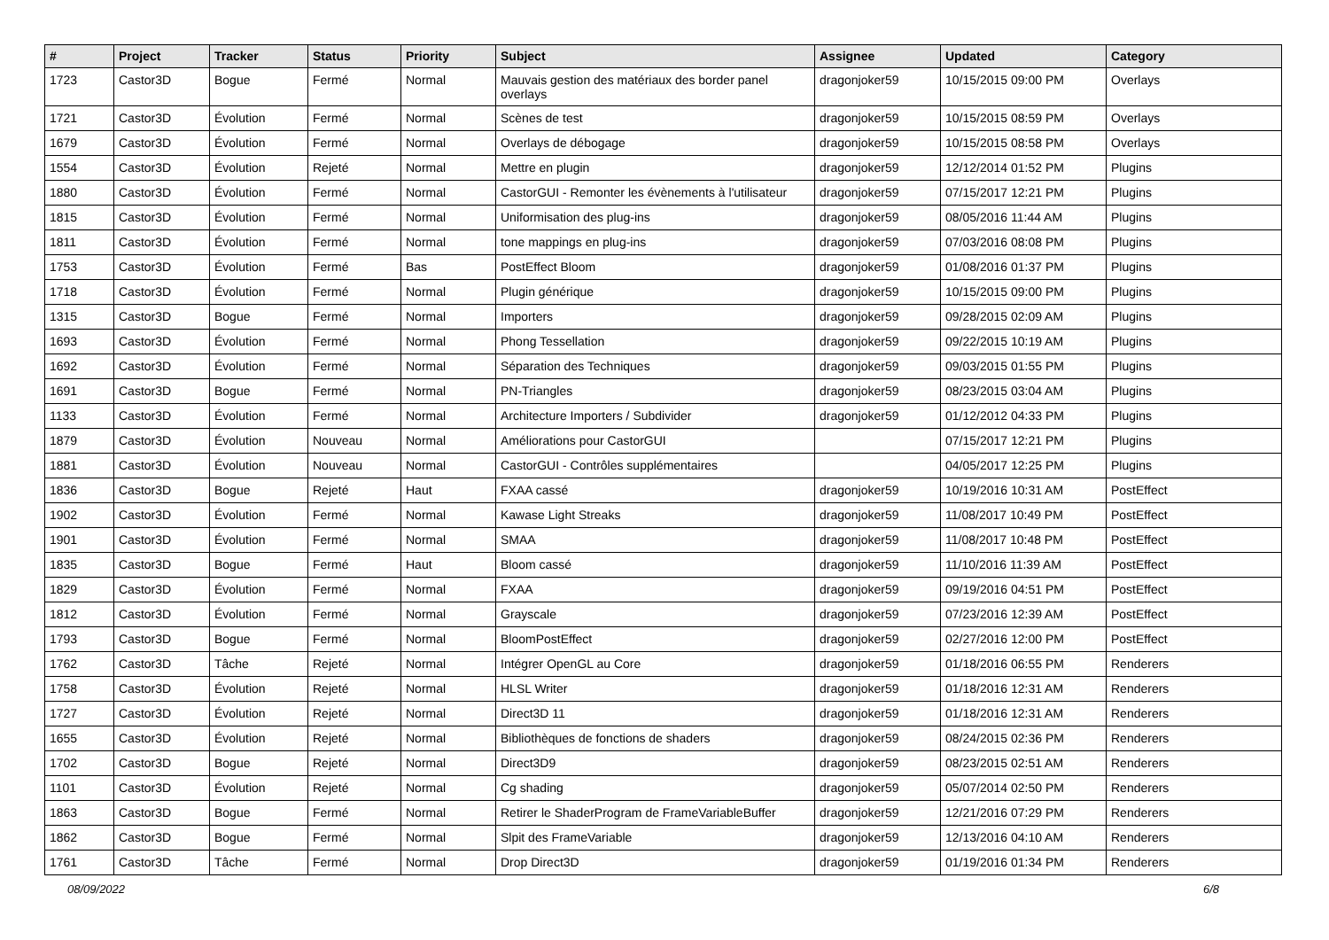| # | Project | Tracker | Status | Priority | Subject | Assignee | Updated | Category |
| --- | --- | --- | --- | --- | --- | --- | --- | --- |
| 1723 | Castor3D | Bogue | Fermé | Normal | Mauvais gestion des matériaux des border panel overlays | dragonjoker59 | 10/15/2015 09:00 PM | Overlays |
| 1721 | Castor3D | Évolution | Fermé | Normal | Scènes de test | dragonjoker59 | 10/15/2015 08:59 PM | Overlays |
| 1679 | Castor3D | Évolution | Fermé | Normal | Overlays de débogage | dragonjoker59 | 10/15/2015 08:58 PM | Overlays |
| 1554 | Castor3D | Évolution | Rejeté | Normal | Mettre en plugin | dragonjoker59 | 12/12/2014 01:52 PM | Plugins |
| 1880 | Castor3D | Évolution | Fermé | Normal | CastorGUI - Remonter les évènements à l'utilisateur | dragonjoker59 | 07/15/2017 12:21 PM | Plugins |
| 1815 | Castor3D | Évolution | Fermé | Normal | Uniformisation des plug-ins | dragonjoker59 | 08/05/2016 11:44 AM | Plugins |
| 1811 | Castor3D | Évolution | Fermé | Normal | tone mappings en plug-ins | dragonjoker59 | 07/03/2016 08:08 PM | Plugins |
| 1753 | Castor3D | Évolution | Fermé | Bas | PostEffect Bloom | dragonjoker59 | 01/08/2016 01:37 PM | Plugins |
| 1718 | Castor3D | Évolution | Fermé | Normal | Plugin générique | dragonjoker59 | 10/15/2015 09:00 PM | Plugins |
| 1315 | Castor3D | Bogue | Fermé | Normal | Importers | dragonjoker59 | 09/28/2015 02:09 AM | Plugins |
| 1693 | Castor3D | Évolution | Fermé | Normal | Phong Tessellation | dragonjoker59 | 09/22/2015 10:19 AM | Plugins |
| 1692 | Castor3D | Évolution | Fermé | Normal | Séparation des Techniques | dragonjoker59 | 09/03/2015 01:55 PM | Plugins |
| 1691 | Castor3D | Bogue | Fermé | Normal | PN-Triangles | dragonjoker59 | 08/23/2015 03:04 AM | Plugins |
| 1133 | Castor3D | Évolution | Fermé | Normal | Architecture Importers / Subdivider | dragonjoker59 | 01/12/2012 04:33 PM | Plugins |
| 1879 | Castor3D | Évolution | Nouveau | Normal | Améliorations pour CastorGUI | | 07/15/2017 12:21 PM | Plugins |
| 1881 | Castor3D | Évolution | Nouveau | Normal | CastorGUI - Contrôles supplémentaires | | 04/05/2017 12:25 PM | Plugins |
| 1836 | Castor3D | Bogue | Rejeté | Haut | FXAA cassé | dragonjoker59 | 10/19/2016 10:31 AM | PostEffect |
| 1902 | Castor3D | Évolution | Fermé | Normal | Kawase Light Streaks | dragonjoker59 | 11/08/2017 10:49 PM | PostEffect |
| 1901 | Castor3D | Évolution | Fermé | Normal | SMAA | dragonjoker59 | 11/08/2017 10:48 PM | PostEffect |
| 1835 | Castor3D | Bogue | Fermé | Haut | Bloom cassé | dragonjoker59 | 11/10/2016 11:39 AM | PostEffect |
| 1829 | Castor3D | Évolution | Fermé | Normal | FXAA | dragonjoker59 | 09/19/2016 04:51 PM | PostEffect |
| 1812 | Castor3D | Évolution | Fermé | Normal | Grayscale | dragonjoker59 | 07/23/2016 12:39 AM | PostEffect |
| 1793 | Castor3D | Bogue | Fermé | Normal | BloomPostEffect | dragonjoker59 | 02/27/2016 12:00 PM | PostEffect |
| 1762 | Castor3D | Tâche | Rejeté | Normal | Intégrer OpenGL au Core | dragonjoker59 | 01/18/2016 06:55 PM | Renderers |
| 1758 | Castor3D | Évolution | Rejeté | Normal | HLSL Writer | dragonjoker59 | 01/18/2016 12:31 AM | Renderers |
| 1727 | Castor3D | Évolution | Rejeté | Normal | Direct3D 11 | dragonjoker59 | 01/18/2016 12:31 AM | Renderers |
| 1655 | Castor3D | Évolution | Rejeté | Normal | Bibliothèques de fonctions de shaders | dragonjoker59 | 08/24/2015 02:36 PM | Renderers |
| 1702 | Castor3D | Bogue | Rejeté | Normal | Direct3D9 | dragonjoker59 | 08/23/2015 02:51 AM | Renderers |
| 1101 | Castor3D | Évolution | Rejeté | Normal | Cg shading | dragonjoker59 | 05/07/2014 02:50 PM | Renderers |
| 1863 | Castor3D | Bogue | Fermé | Normal | Retirer le ShaderProgram de FrameVariableBuffer | dragonjoker59 | 12/21/2016 07:29 PM | Renderers |
| 1862 | Castor3D | Bogue | Fermé | Normal | Slpit des FrameVariable | dragonjoker59 | 12/13/2016 04:10 AM | Renderers |
| 1761 | Castor3D | Tâche | Fermé | Normal | Drop Direct3D | dragonjoker59 | 01/19/2016 01:34 PM | Renderers |
08/09/2022 6/8